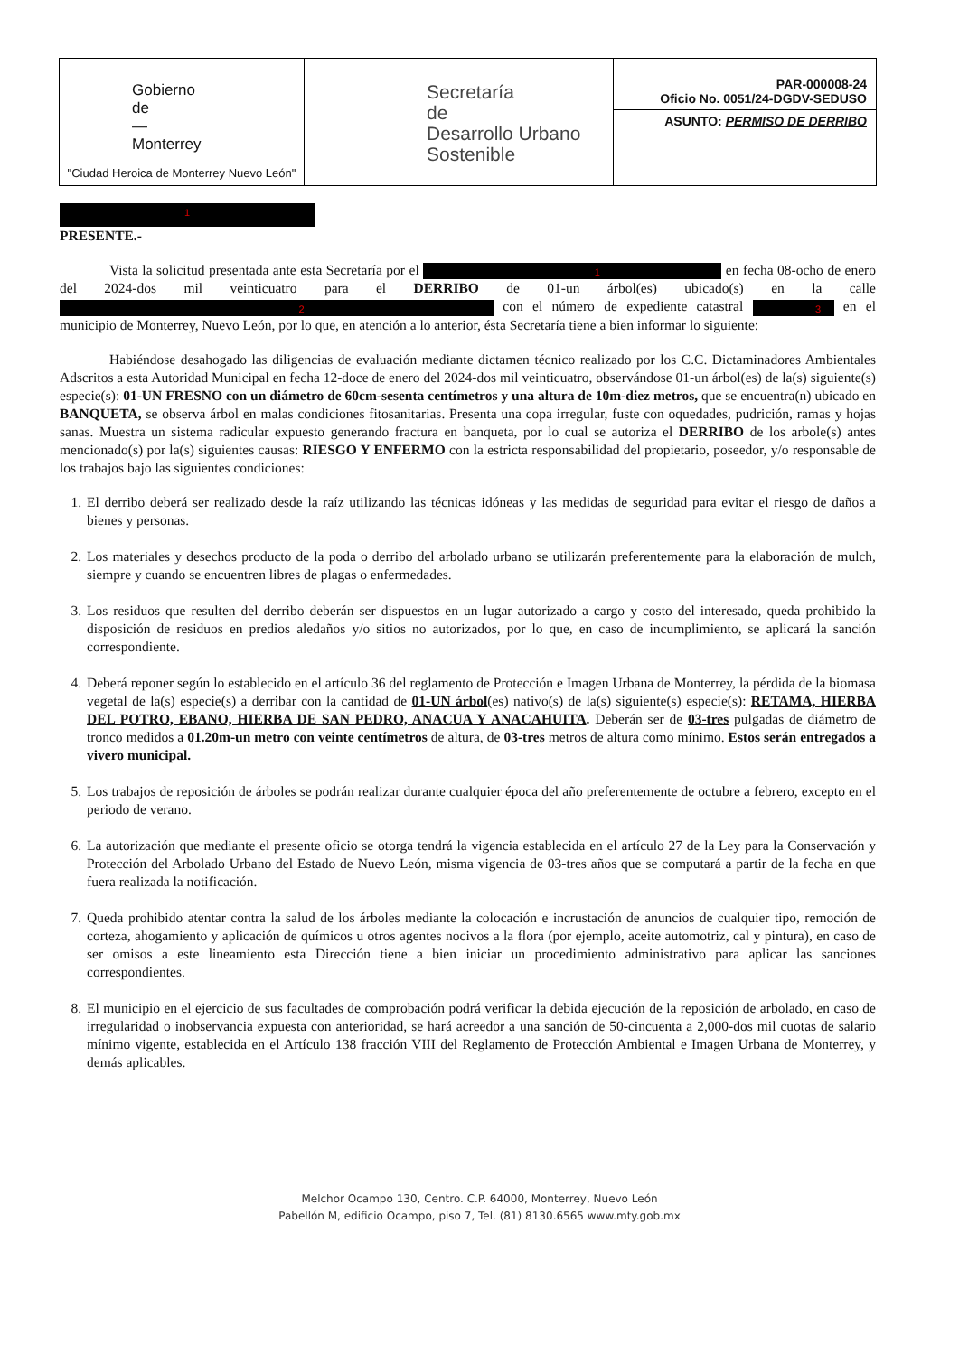Gobierno
de
—
Monterrey
"Ciudad Heroica de Monterrey Nuevo León"
Secretaría
de
Desarrollo Urbano
Sostenible
PAR-000008-24
Oficio No. 0051/24-DGDV-SEDUSO
ASUNTO: PERMISO DE DERRIBO
1
PRESENTE.-
Vista la solicitud presentada ante esta Secretaría por el 1 en fecha 08-ocho de enero del 2024-dos mil veinticuatro para el DERRIBO de 01-un árbol(es) ubicado(s) en la calle 2 con el número de expediente catastral 3 en el municipio de Monterrey, Nuevo León, por lo que, en atención a lo anterior, ésta Secretaría tiene a bien informar lo siguiente:
Habiéndose desahogado las diligencias de evaluación mediante dictamen técnico realizado por los C.C. Dictaminadores Ambientales Adscritos a esta Autoridad Municipal en fecha 12-doce de enero del 2024-dos mil veinticuatro, observándose 01-un árbol(es) de la(s) siguiente(s) especie(s): 01-UN FRESNO con un diámetro de 60cm-sesenta centímetros y una altura de 10m-diez metros, que se encuentra(n) ubicado en BANQUETA, se observa árbol en malas condiciones fitosanitarias. Presenta una copa irregular, fuste con oquedades, pudrición, ramas y hojas sanas. Muestra un sistema radicular expuesto generando fractura en banqueta, por lo cual se autoriza el DERRIBO de los arbole(s) antes mencionado(s) por la(s) siguientes causas: RIESGO Y ENFERMO con la estricta responsabilidad del propietario, poseedor, y/o responsable de los trabajos bajo las siguientes condiciones:
1. El derribo deberá ser realizado desde la raíz utilizando las técnicas idóneas y las medidas de seguridad para evitar el riesgo de daños a bienes y personas.
2. Los materiales y desechos producto de la poda o derribo del arbolado urbano se utilizarán preferentemente para la elaboración de mulch, siempre y cuando se encuentren libres de plagas o enfermedades.
3. Los residuos que resulten del derribo deberán ser dispuestos en un lugar autorizado a cargo y costo del interesado, queda prohibido la disposición de residuos en predios aledaños y/o sitios no autorizados, por lo que, en caso de incumplimiento, se aplicará la sanción correspondiente.
4. Deberá reponer según lo establecido en el artículo 36 del reglamento de Protección e Imagen Urbana de Monterrey, la pérdida de la biomasa vegetal de la(s) especie(s) a derribar con la cantidad de 01-UN árbol(es) nativo(s) de la(s) siguiente(s) especie(s): RETAMA, HIERBA DEL POTRO, EBANO, HIERBA DE SAN PEDRO, ANACUA Y ANACAHUITA. Deberán ser de 03-tres pulgadas de diámetro de tronco medidos a 01.20m-un metro con veinte centímetros de altura, de 03-tres metros de altura como mínimo. Estos serán entregados a vivero municipal.
5. Los trabajos de reposición de árboles se podrán realizar durante cualquier época del año preferentemente de octubre a febrero, excepto en el periodo de verano.
6. La autorización que mediante el presente oficio se otorga tendrá la vigencia establecida en el artículo 27 de la Ley para la Conservación y Protección del Arbolado Urbano del Estado de Nuevo León, misma vigencia de 03-tres años que se computará a partir de la fecha en que fuera realizada la notificación.
7. Queda prohibido atentar contra la salud de los árboles mediante la colocación e incrustación de anuncios de cualquier tipo, remoción de corteza, ahogamiento y aplicación de químicos u otros agentes nocivos a la flora (por ejemplo, aceite automotriz, cal y pintura), en caso de ser omisos a este lineamiento esta Dirección tiene a bien iniciar un procedimiento administrativo para aplicar las sanciones correspondientes.
8. El municipio en el ejercicio de sus facultades de comprobación podrá verificar la debida ejecución de la reposición de arbolado, en caso de irregularidad o inobservancia expuesta con anterioridad, se hará acreedor a una sanción de 50-cincuenta a 2,000-dos mil cuotas de salario mínimo vigente, establecida en el Artículo 138 fracción VIII del Reglamento de Protección Ambiental e Imagen Urbana de Monterrey, y demás aplicables.
Melchor Ocampo 130, Centro. C.P. 64000, Monterrey, Nuevo León
Pabellón M, edificio Ocampo, piso 7, Tel. (81) 8130.6565 www.mty.gob.mx